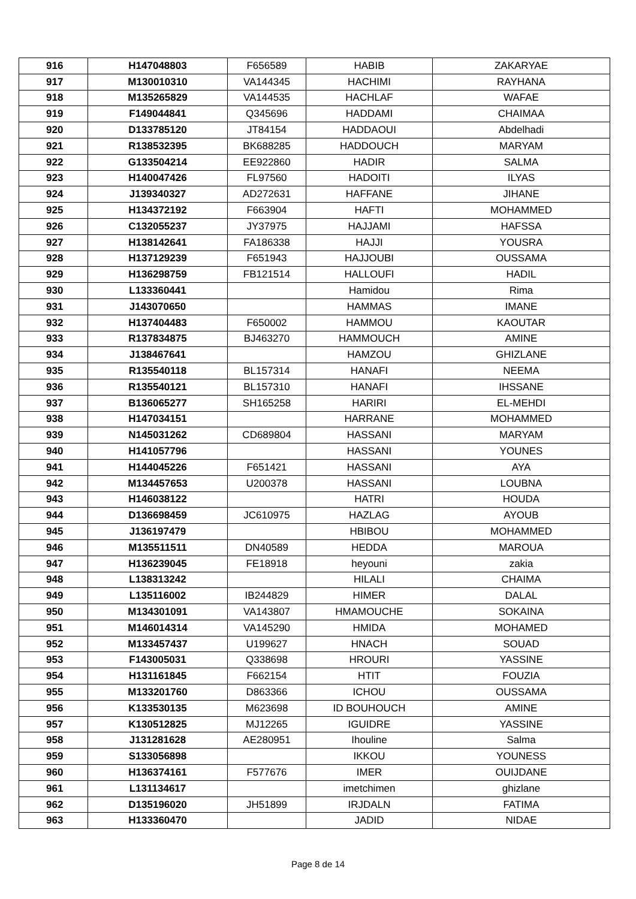| 916 | H147048803 | F656589 | HABIB | ZAKARYAE |
| 917 | M130010310 | VA144345 | HACHIMI | RAYHANA |
| 918 | M135265829 | VA144535 | HACHLAF | WAFAE |
| 919 | F149044841 | Q345696 | HADDAMI | CHAIMAA |
| 920 | D133785120 | JT84154 | HADDAOUI | Abdelhadi |
| 921 | R138532395 | BK688285 | HADDOUCH | MARYAM |
| 922 | G133504214 | EE922860 | HADIR | SALMA |
| 923 | H140047426 | FL97560 | HADOITI | ILYAS |
| 924 | J139340327 | AD272631 | HAFFANE | JIHANE |
| 925 | H134372192 | F663904 | HAFTI | MOHAMMED |
| 926 | C132055237 | JY37975 | HAJJAMI | HAFSSA |
| 927 | H138142641 | FA186338 | HAJJI | YOUSRA |
| 928 | H137129239 | F651943 | HAJJOUBI | OUSSAMA |
| 929 | H136298759 | FB121514 | HALLOUFI | HADIL |
| 930 | L133360441 | | Hamidou | Rima |
| 931 | J143070650 | | HAMMAS | IMANE |
| 932 | H137404483 | F650002 | HAMMOU | KAOUTAR |
| 933 | R137834875 | BJ463270 | HAMMOUCH | AMINE |
| 934 | J138467641 | | HAMZOU | GHIZLANE |
| 935 | R135540118 | BL157314 | HANAFI | NEEMA |
| 936 | R135540121 | BL157310 | HANAFI | IHSSANE |
| 937 | B136065277 | SH165258 | HARIRI | EL-MEHDI |
| 938 | H147034151 | | HARRANE | MOHAMMED |
| 939 | N145031262 | CD689804 | HASSANI | MARYAM |
| 940 | H141057796 | | HASSANI | YOUNES |
| 941 | H144045226 | F651421 | HASSANI | AYA |
| 942 | M134457653 | U200378 | HASSANI | LOUBNA |
| 943 | H146038122 | | HATRI | HOUDA |
| 944 | D136698459 | JC610975 | HAZLAG | AYOUB |
| 945 | J136197479 | | HBIBOU | MOHAMMED |
| 946 | M135511511 | DN40589 | HEDDA | MAROUA |
| 947 | H136239045 | FE18918 | heyouni | zakia |
| 948 | L138313242 | | HILALI | CHAIMA |
| 949 | L135116002 | IB244829 | HIMER | DALAL |
| 950 | M134301091 | VA143807 | HMAMOUCHE | SOKAINA |
| 951 | M146014314 | VA145290 | HMIDA | MOHAMED |
| 952 | M133457437 | U199627 | HNACH | SOUAD |
| 953 | F143005031 | Q338698 | HROURI | YASSINE |
| 954 | H131161845 | F662154 | HTIT | FOUZIA |
| 955 | M133201760 | D863366 | ICHOU | OUSSAMA |
| 956 | K133530135 | M623698 | ID BOUHOUCH | AMINE |
| 957 | K130512825 | MJ12265 | IGUIDRE | YASSINE |
| 958 | J131281628 | AE280951 | Ihouline | Salma |
| 959 | S133056898 | | IKKOU | YOUNESS |
| 960 | H136374161 | F577676 | IMER | OUIJDANE |
| 961 | L131134617 | | imetchimen | ghizlane |
| 962 | D135196020 | JH51899 | IRJDALN | FATIMA |
| 963 | H133360470 | | JADID | NIDAE |
Page 8 de 14